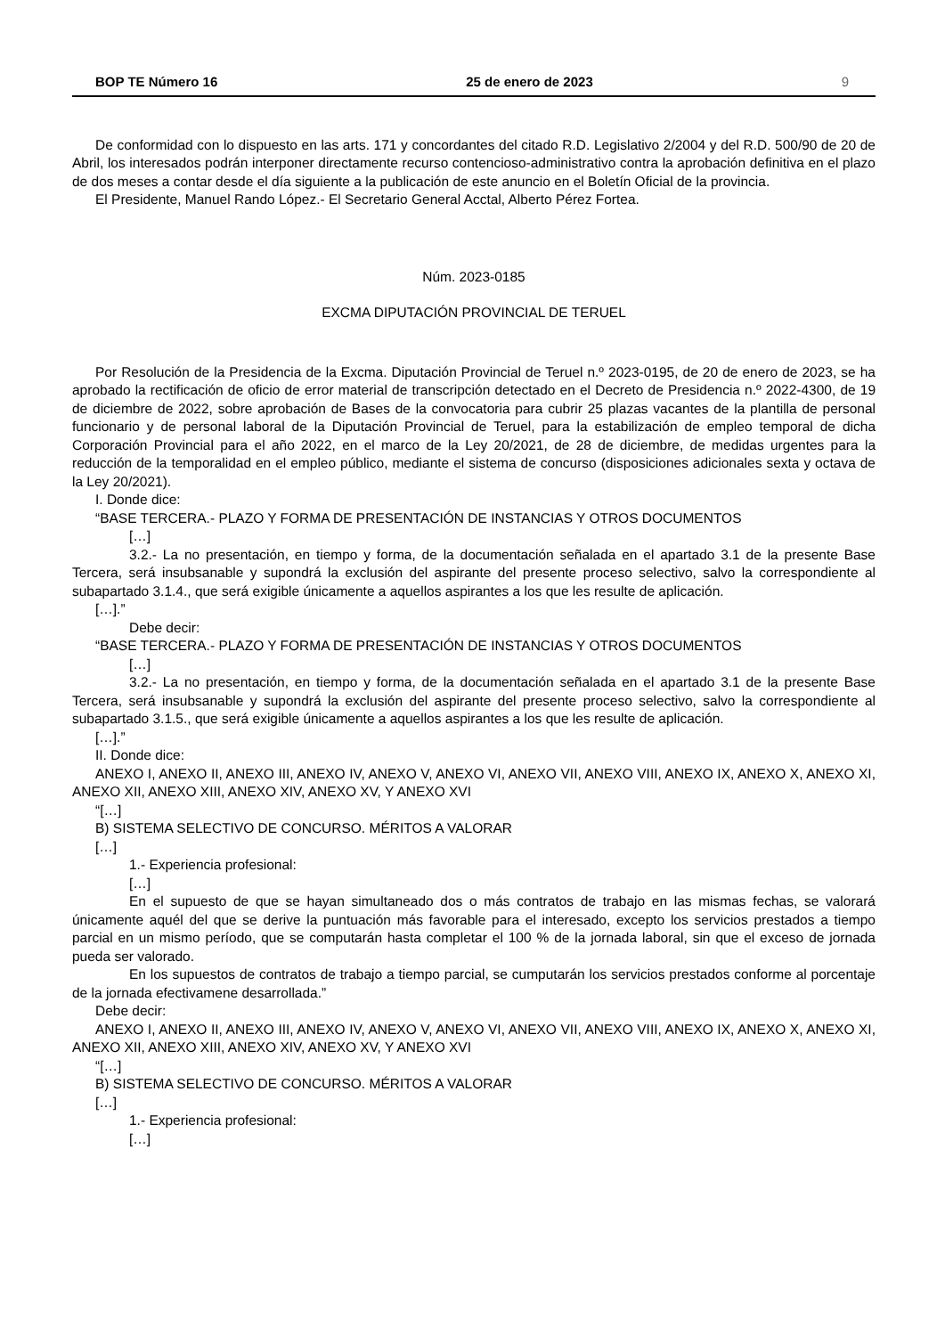BOP TE Número 16 25 de enero de 2023 9
De conformidad con lo dispuesto en las arts. 171 y concordantes del citado R.D. Legislativo 2/2004 y del R.D. 500/90 de 20 de Abril, los interesados podrán interponer directamente recurso contencioso-administrativo contra la aprobación definitiva en el plazo de dos meses a contar desde el día siguiente a la publicación de este anuncio en el Boletín Oficial de la provincia.
El Presidente, Manuel Rando López.- El Secretario General Acctal, Alberto Pérez Fortea.
Núm. 2023-0185
EXCMA DIPUTACIÓN PROVINCIAL DE TERUEL
Por Resolución de la Presidencia de la Excma. Diputación Provincial de Teruel n.º 2023-0195, de 20 de enero de 2023, se ha aprobado la rectificación de oficio de error material de transcripción detectado en el Decreto de Presidencia n.º 2022-4300, de 19 de diciembre de 2022, sobre aprobación de Bases de la convocatoria para cubrir 25 plazas vacantes de la plantilla de personal funcionario y de personal laboral de la Diputación Provincial de Teruel, para la estabilización de empleo temporal de dicha Corporación Provincial para el año 2022, en el marco de la Ley 20/2021, de 28 de diciembre, de medidas urgentes para la reducción de la temporalidad en el empleo público, mediante el sistema de concurso (disposiciones adicionales sexta y octava de la Ley 20/2021).
I. Donde dice:
“BASE TERCERA.- PLAZO Y FORMA DE PRESENTACIÓN DE INSTANCIAS Y OTROS DOCUMENTOS
[…]
3.2.- La no presentación, en tiempo y forma, de la documentación señalada en el apartado 3.1 de la presente Base Tercera, será insubsanable y supondrá la exclusión del aspirante del presente proceso selectivo, salvo la correspondiente al subapartado 3.1.4., que será exigible únicamente a aquellos aspirantes a los que les resulte de aplicación.
[…].”
Debe decir:
“BASE TERCERA.- PLAZO Y FORMA DE PRESENTACIÓN DE INSTANCIAS Y OTROS DOCUMENTOS
[…]
3.2.- La no presentación, en tiempo y forma, de la documentación señalada en el apartado 3.1 de la presente Base Tercera, será insubsanable y supondrá la exclusión del aspirante del presente proceso selectivo, salvo la correspondiente al subapartado 3.1.5., que será exigible únicamente a aquellos aspirantes a los que les resulte de aplicación.
[…].”
II. Donde dice:
ANEXO I, ANEXO II, ANEXO III, ANEXO IV, ANEXO V, ANEXO VI, ANEXO VII, ANEXO VIII, ANEXO IX, ANEXO X, ANEXO XI, ANEXO XII, ANEXO XIII, ANEXO XIV, ANEXO XV, Y ANEXO XVI
“[…]
B) SISTEMA SELECTIVO DE CONCURSO. MÉRITOS A VALORAR
[…]
1.- Experiencia profesional:
[…]
En el supuesto de que se hayan simultaneado dos o más contratos de trabajo en las mismas fechas, se valorará únicamente aquél del que se derive la puntuación más favorable para el interesado, excepto los servicios prestados a tiempo parcial en un mismo período, que se computarán hasta completar el 100 % de la jornada laboral, sin que el exceso de jornada pueda ser valorado.
En los supuestos de contratos de trabajo a tiempo parcial, se cumputarán los servicios prestados conforme al porcentaje de la jornada efectivamene desarrollada.”
Debe decir:
ANEXO I, ANEXO II, ANEXO III, ANEXO IV, ANEXO V, ANEXO VI, ANEXO VII, ANEXO VIII, ANEXO IX, ANEXO X, ANEXO XI, ANEXO XII, ANEXO XIII, ANEXO XIV, ANEXO XV, Y ANEXO XVI
“[…]
B) SISTEMA SELECTIVO DE CONCURSO. MÉRITOS A VALORAR
[…]
1.- Experiencia profesional:
[…]